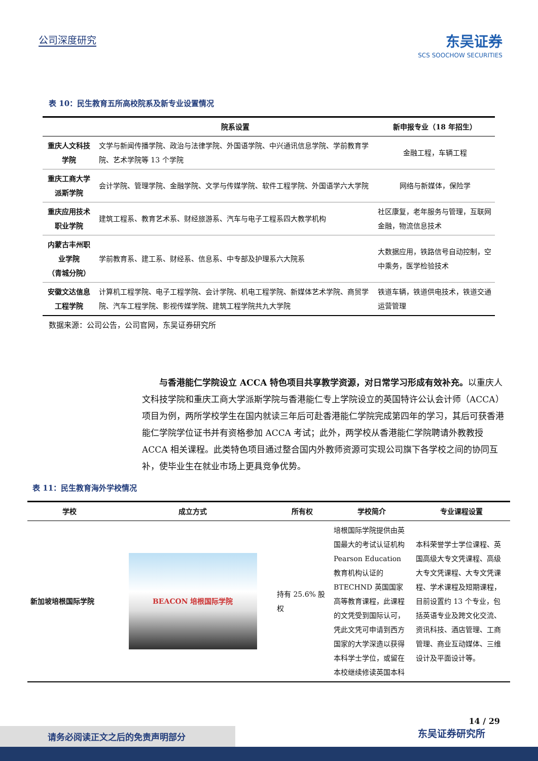公司深度研究
东吴证券
SCS SOOCHOW SECURITIES
表 10：民生教育五所高校院系及新专业设置情况
| | 院系设置 | 新申报专业（18 年招生） |
| --- | --- | --- |
| 重庆人文科技学院 | 文学与新闻传播学院、政治与法律学院、外国语学院、中兴通讯信息学院、学前教育学院、艺术学院等 13 个学院 | 金融工程，车辆工程 |
| 重庆工商大学派斯学院 | 会计学院、管理学院、金融学院、文学与传媒学院、软件工程学院、外国语学六大学院 | 网络与新媒体，保险学 |
| 重庆应用技术职业学院 | 建筑工程系、教育艺术系、财经旅游系、汽车与电子工程系四大教学机构 | 社区康复，老年服务与管理，互联网金融，物流信息技术 |
| 内蒙古丰州职业学院 （青城分院） | 学前教育系、建工系、财经系、信息系、中专部及护理系六大院系 | 大数据应用，铁路信号自动控制，空中乘务，医学检验技术 |
| 安徽文达信息工程学院 | 计算机工程学院、电子工程学院、会计学院、机电工程学院、新媒体艺术学院、商贸学院、汽车工程学院、影视传媒学院、建筑工程学院共九大学院 | 铁道车辆，铁道供电技术，铁道交通运营管理 |
数据来源：公司公告，公司官网，东吴证券研究所
与香港能仁学院设立 ACCA 特色项目共享教学资源，对日常学习形成有效补充。以重庆人文科技学院和重庆工商大学派斯学院与香港能仁专上学院设立的英国特许公认会计师（ACCA）项目为例，两所学校学生在国内就读三年后可赴香港能仁学院完成第四年的学习，其后可获香港能仁学院学位证书并有资格参加 ACCA 考试；此外，两学校从香港能仁学院聘请外教教授 ACCA 相关课程。此类特色项目通过整合国内外教师资源可实现公司旗下各学校之间的协同互补，使毕业生在就业市场上更具竞争优势。
表 11：民生教育海外学校情况
| 学校 | 成立方式 | 所有权 | 学校简介 | 专业课程设置 |
| --- | --- | --- | --- | --- |
| 新加坡培根国际学院 | BEACON 培根国际学院 | 持有 25.6% 股权 | 培根国际学院提供由英国最大的考试认证机构 Pearson Education 教育机构认证的 BTECHND 英国国家高等教育课程，此课程的文凭受到国际认可，凭此文凭可申请到西方国家的大学深造以获得本科学士学位，或留在本校继续修读英国本科 | 本科荣誉学士学位课程、英国高级大专文凭课程、高级大专文凭课程、大专文凭课程、学术课程及短期课程，目前设置约 13 个专业，包括英语专业及跨文化交流、资讯科技、酒店管理、工商管理、商业互动媒体、三维设计及平面设计等。 |
14 / 29
请务必阅读正文之后的免责声明部分
东吴证券研究所